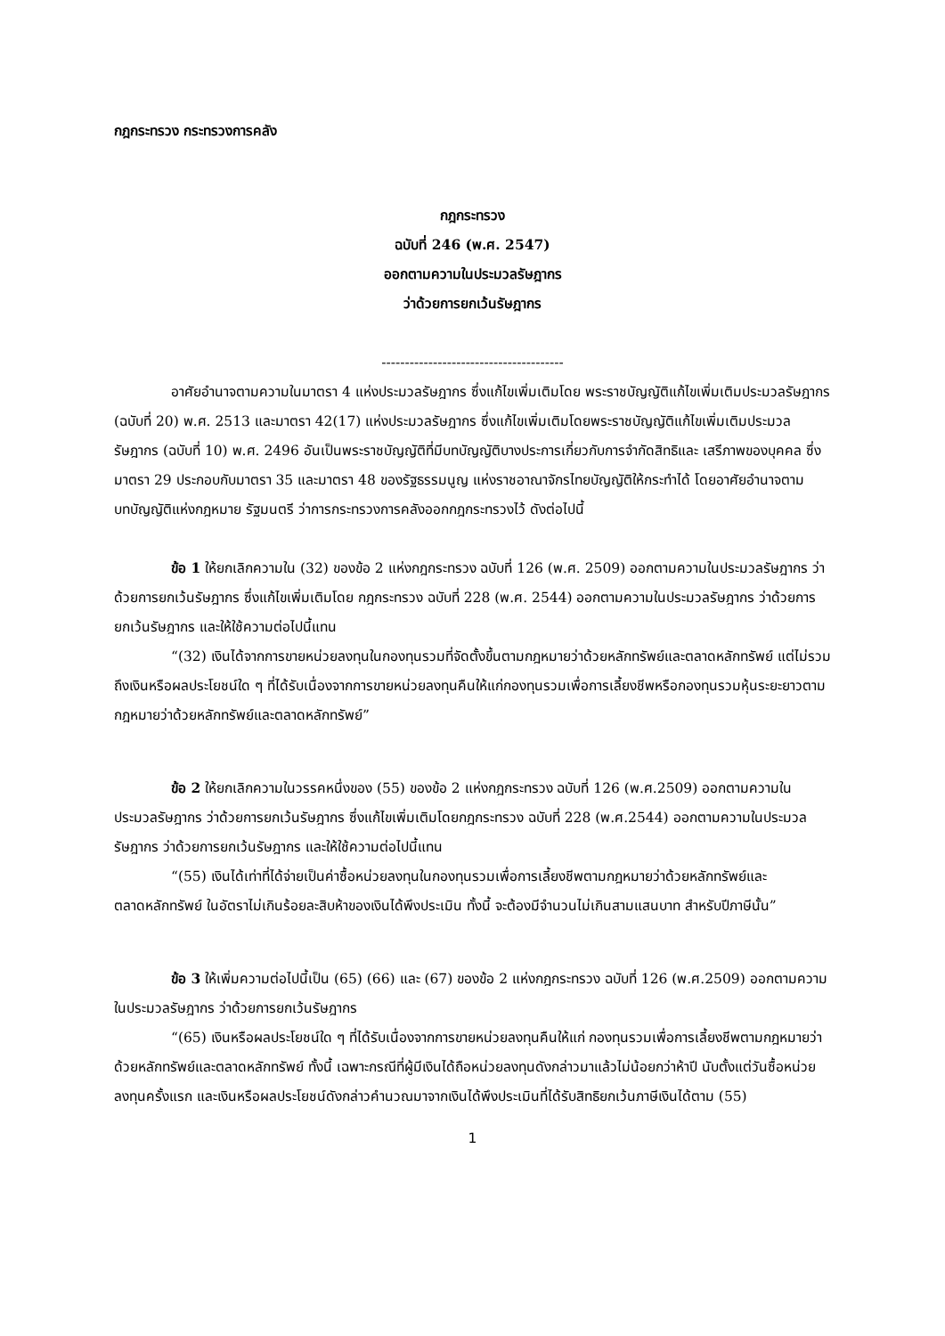กฎกระทรวง กระทรวงการคลัง
กฎกระทรวง
ฉบับที่ 246 (พ.ศ. 2547)
ออกตามความในประมวลรัษฎากร
ว่าด้วยการยกเว้นรัษฎากร
---------------------------------------
อาศัยอำนาจตามความในมาตรา 4 แห่งประมวลรัษฎากร ซึ่งแก้ไขเพิ่มเติมโดย พระราชบัญญัติแก้ไขเพิ่มเติมประมวลรัษฎากร (ฉบับที่ 20) พ.ศ. 2513 และมาตรา 42(17) แห่งประมวลรัษฎากร ซึ่งแก้ไขเพิ่มเติมโดยพระราชบัญญัติแก้ไขเพิ่มเติมประมวลรัษฎากร (ฉบับที่ 10) พ.ศ. 2496 อันเป็นพระราชบัญญัติที่มีบทบัญญัติบางประการเกี่ยวกับการจำกัดสิทธิและ เสรีภาพของบุคคล ซึ่งมาตรา 29 ประกอบกับมาตรา 35 และมาตรา 48 ของรัฐธรรมนูญ แห่งราชอาณาจักรไทยบัญญัติให้กระทำได้ โดยอาศัยอำนาจตามบทบัญญัติแห่งกฎหมาย รัฐมนตรี ว่าการกระทรวงการคลังออกกฎกระทรวงไว้ ดังต่อไปนี้
ข้อ 1 ให้ยกเลิกความใน (32) ของข้อ 2 แห่งกฎกระทรวง ฉบับที่ 126 (พ.ศ. 2509) ออกตามความในประมวลรัษฎากร ว่าด้วยการยกเว้นรัษฎากร ซึ่งแก้ไขเพิ่มเติมโดย กฎกระทรวง ฉบับที่ 228 (พ.ศ. 2544) ออกตามความในประมวลรัษฎากร ว่าด้วยการยกเว้นรัษฎากร และให้ใช้ความต่อไปนี้แทน
“(32) เงินได้จากการขายหน่วยลงทุนในกองทุนรวมที่จัดตั้งขึ้นตามกฎหมายว่าด้วยหลักทรัพย์และตลาดหลักทรัพย์ แต่ไม่รวมถึงเงินหรือผลประโยชน์ใด ๆ ที่ได้รับเนื่องจากการขายหน่วยลงทุนคืนให้แก่กองทุนรวมเพื่อการเลี้ยงชีพหรือกองทุนรวมหุ้นระยะยาวตามกฎหมายว่าด้วยหลักทรัพย์และตลาดหลักทรัพย์”
ข้อ 2 ให้ยกเลิกความในวรรคหนึ่งของ (55) ของข้อ 2 แห่งกฎกระทรวง ฉบับที่ 126 (พ.ศ.2509) ออกตามความในประมวลรัษฎากร ว่าด้วยการยกเว้นรัษฎากร ซึ่งแก้ไขเพิ่มเติมโดยกฎกระทรวง ฉบับที่ 228 (พ.ศ.2544) ออกตามความในประมวลรัษฎากร ว่าด้วยการยกเว้นรัษฎากร และให้ใช้ความต่อไปนี้แทน
“(55) เงินได้เท่าที่ได้จ่ายเป็นค่าซื้อหน่วยลงทุนในกองทุนรวมเพื่อการเลี้ยงชีพตามกฎหมายว่าด้วยหลักทรัพย์และตลาดหลักทรัพย์ ในอัตราไม่เกินร้อยละสิบห้าของเงินได้พึงประเมิน ทั้งนี้ จะต้องมีจำนวนไม่เกินสามแสนบาท สำหรับปีภาษีนั้น”
ข้อ 3 ให้เพิ่มความต่อไปนี้เป็น (65) (66) และ (67) ของข้อ 2 แห่งกฎกระทรวง ฉบับที่ 126 (พ.ศ.2509) ออกตามความในประมวลรัษฎากร ว่าด้วยการยกเว้นรัษฎากร
“(65) เงินหรือผลประโยชน์ใด ๆ ที่ได้รับเนื่องจากการขายหน่วยลงทุนคืนให้แก่ กองทุนรวมเพื่อการเลี้ยงชีพตามกฎหมายว่าด้วยหลักทรัพย์และตลาดหลักทรัพย์ ทั้งนี้ เฉพาะกรณีที่ผู้มีเงินได้ถือหน่วยลงทุนดังกล่าวมาแล้วไม่น้อยกว่าห้าปี นับตั้งแต่วันซื้อหน่วยลงทุนครั้งแรก และเงินหรือผลประโยชน์ดังกล่าวคำนวณมาจากเงินได้พึงประเมินที่ได้รับสิทธิยกเว้นภาษีเงินได้ตาม (55)
1